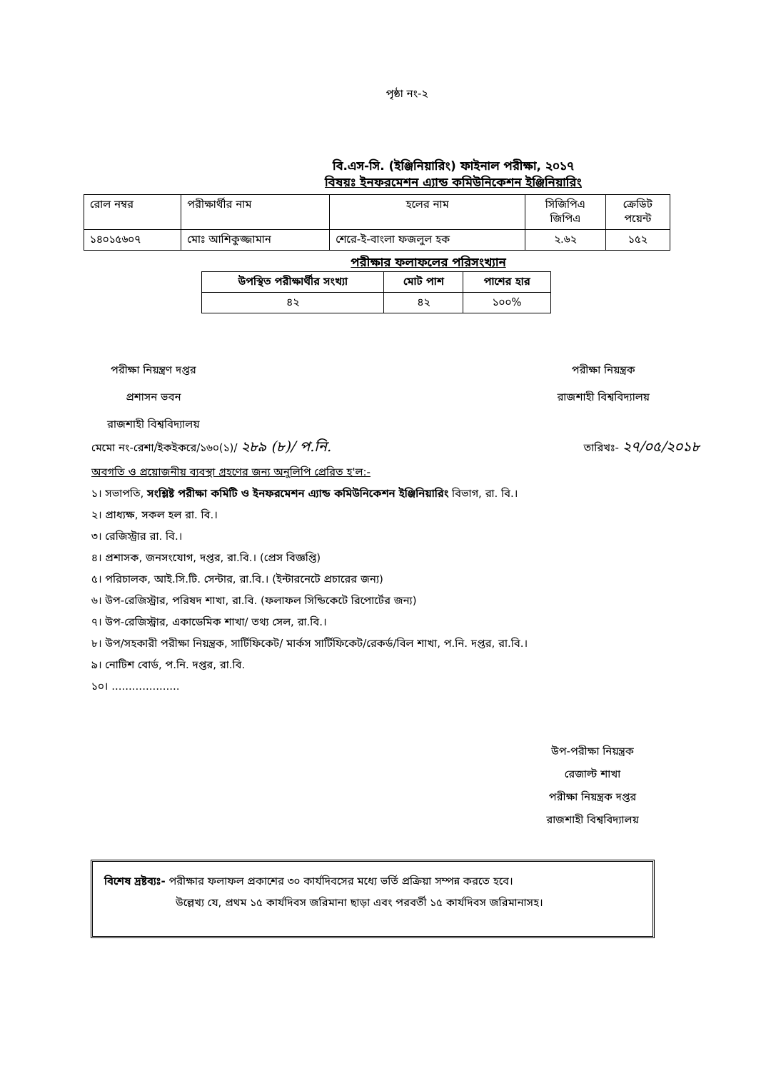পৃষ্ঠা নং-২
বি.এস-সি. (ইঞ্জিনিয়ারিং) ফাইনাল পরীক্ষা, ২০১৭
বিষয়ঃ ইনফরমেশন এ্যান্ড কমিউনিকেশন ইঞ্জিনিয়ারিং
| রোল নম্বর | পরীক্ষার্থীর নাম | হলের নাম | সিজিপিএ জিপিএ | ক্রেডিট পয়েন্ট |
| --- | --- | --- | --- | --- |
| ১৪০১৫৬০৭ | মোঃ আশিকুজ্জামান | শেরে-ই-বাংলা ফজলুল হক | ২.৬২ | ১৫২ |
পরীক্ষার ফলাফলের পরিসংখ্যান
| উপস্থিত পরীক্ষার্থীর সংখ্যা | মোট পাশ | পাশের হার |
| --- | --- | --- |
| ৪২ | ৪২ | ১০০% |
পরীক্ষা নিয়ন্ত্রণ দপ্তর
প্রশাসন ভবন
রাজশাহী বিশ্ববিদ্যালয়
পরীক্ষা নিয়ন্ত্রক
রাজশাহী বিশ্ববিদ্যালয়
মেমো নং-রেশা/ইকইকরে/১৬০(১)/ ২৮৯ (৮)/ প.নি. তারিখঃ- ২৭/০৫/২০১৮
অবগতি ও প্রয়োজনীয় ব্যবস্থা গ্রহণের জন্য অনুলিপি প্রেরিত হ'ল:-
১। সভাপতি, সংশ্লিষ্ট পরীক্ষা কমিটি ও ইনফরমেশন এ্যান্ড কমিউনিকেশন ইঞ্জিনিয়ারিং বিভাগ, রা. বি.।
২। প্রাধ্যক্ষ, সকল হল রা. বি.।
৩। রেজিস্ট্রার রা. বি.।
৪। প্রশাসক, জনসংযোগ, দপ্তর, রা.বি.। (প্রেস বিজ্ঞপ্তি)
৫। পরিচালক, আই.সি.টি. সেন্টার, রা.বি.। (ইন্টারনেটে প্রচারের জন্য)
৬। উপ-রেজিস্ট্রার, পরিষদ শাখা, রা.বি. (ফলাফল সিন্ডিকেটে রিপোর্টের জন্য)
৭। উপ-রেজিস্ট্রার, একাডেমিক শাখা/ তথ্য সেল, রা.বি.।
৮। উপ/সহকারী পরীক্ষা নিয়ন্ত্রক, সার্টিফিকেট/ মার্কস সার্টিফিকেট/রেকর্ড/বিল শাখা, প.নি. দপ্তর, রা.বি.।
৯। নোটিশ বোর্ড, প.নি. দপ্তর, রা.বি.
১০। ....................
উপ-পরীক্ষা নিয়ন্ত্রক
রেজাল্ট শাখা
পরীক্ষা নিয়ন্ত্রক দপ্তর
রাজশাহী বিশ্ববিদ্যালয়
বিশেষ দ্রষ্টব্যঃ- পরীক্ষার ফলাফল প্রকাশের ৩০ কার্যদিবসের মধ্যে ভর্তি প্রক্রিয়া সম্পন্ন করতে হবে।
উল্লেখ্য যে, প্রথম ১৫ কার্যদিবস জরিমানা ছাড়া এবং পরবর্তী ১৫ কার্যদিবস জরিমানাসহ।